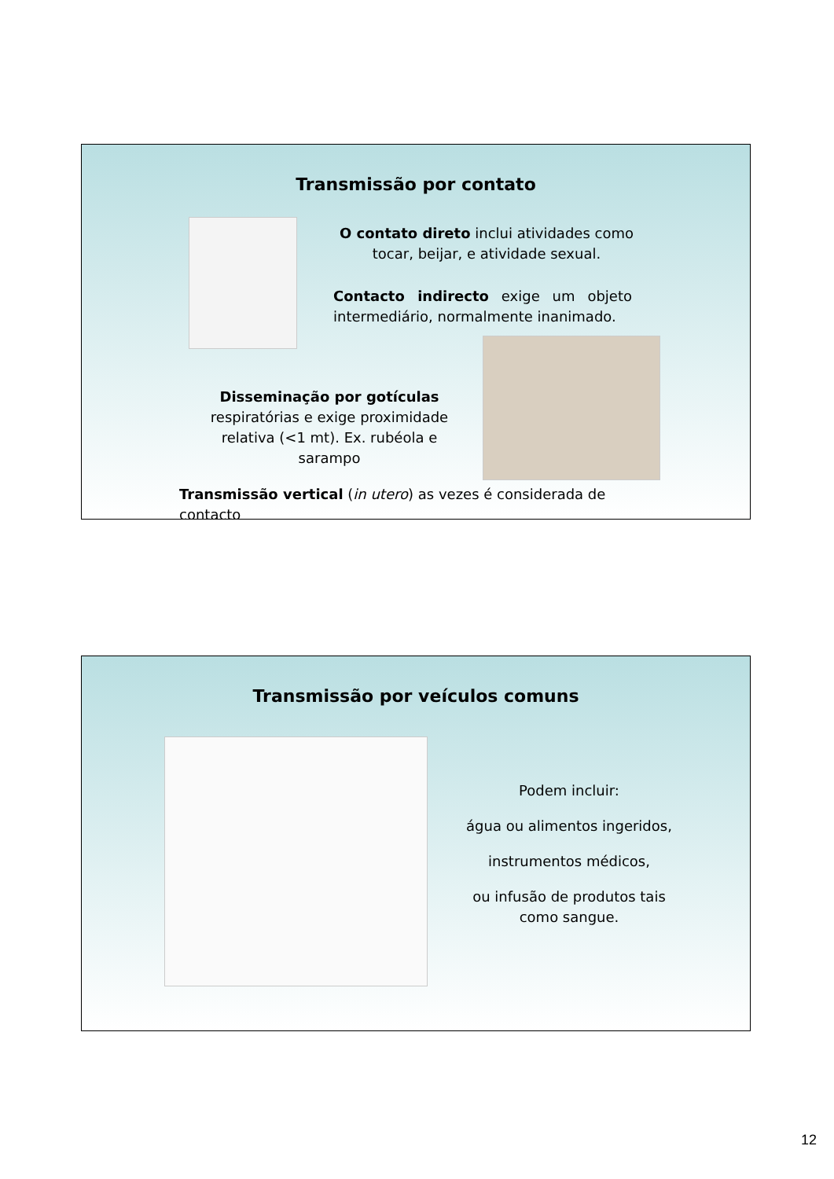Transmissão por contato
O contato direto inclui atividades como tocar, beijar, e atividade sexual.
Contacto indirecto exige um objeto intermediário, normalmente inanimado.
Disseminação por gotículas respiratórias e exige proximidade relativa (<1 mt). Ex. rubéola e sarampo
Transmissão vertical (in utero) as vezes é considerada de contacto
Transmissão por veículos comuns
Podem incluir:
água ou alimentos ingeridos,
instrumentos médicos,
ou infusão de produtos tais como sangue.
12